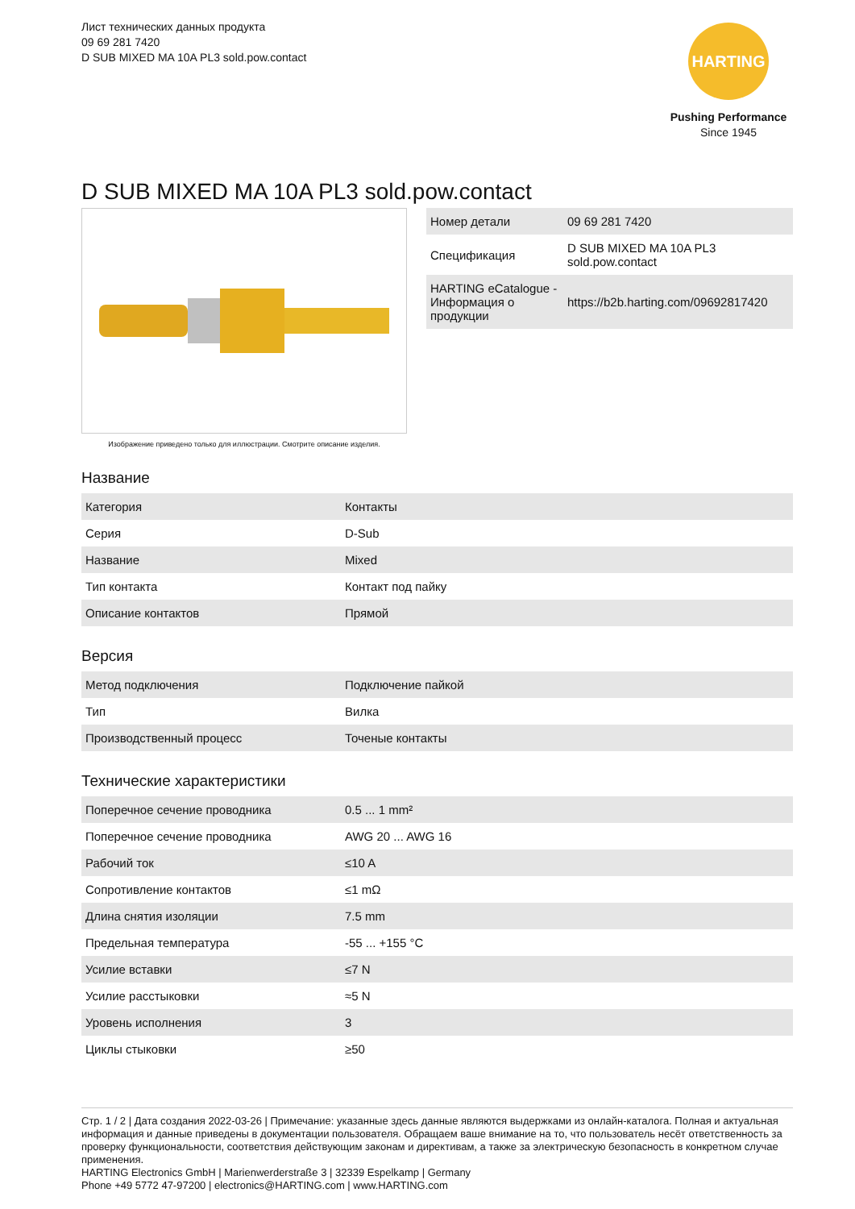Лист технических данных продукта
09 69 281 7420
D SUB MIXED MA 10A PL3 sold.pow.contact
HARTING
Pushing Performance
Since 1945
D SUB MIXED MA 10A PL3 sold.pow.contact
Изображение приведено только для иллюстрации. Смотрите описание изделия.
| Номер детали | 09 69 281 7420 |
| Спецификация | D SUB MIXED MA 10A PL3 sold.pow.contact |
| HARTING eCatalogue - Информация о продукции | https://b2b.harting.com/09692817420 |
Название
| Категория | Контакты |
| Серия | D-Sub |
| Название | Mixed |
| Тип контакта | Контакт под пайку |
| Описание контактов | Прямой |
Версия
| Метод подключения | Подключение пайкой |
| Тип | Вилка |
| Производственный процесс | Точеные контакты |
Технические характеристики
| Поперечное сечение проводника | 0.5 ... 1 mm² |
| Поперечное сечение проводника | AWG 20 ... AWG 16 |
| Рабочий ток | ≤10 A |
| Сопротивление контактов | ≤1 mΩ |
| Длина снятия изоляции | 7.5 mm |
| Предельная температура | -55 ... +155 °C |
| Усилие вставки | ≤7 N |
| Усилие расстыковки | ≈5 N |
| Уровень исполнения | 3 |
| Циклы стыковки | ≥50 |
Стр. 1 / 2 | Дата создания 2022-03-26 | Примечание: указанные здесь данные являются выдержками из онлайн-каталога. Полная и актуальная информация и данные приведены в документации пользователя. Обращаем ваше внимание на то, что пользователь несёт ответственность за проверку функциональности, соответствия действующим законам и директивам, а также за электрическую безопасность в конкретном случае применения.
HARTING Electronics GmbH | Marienwerderstraße 3 | 32339 Espelkamp | Germany
Phone +49 5772 47-97200 | electronics@HARTING.com | www.HARTING.com